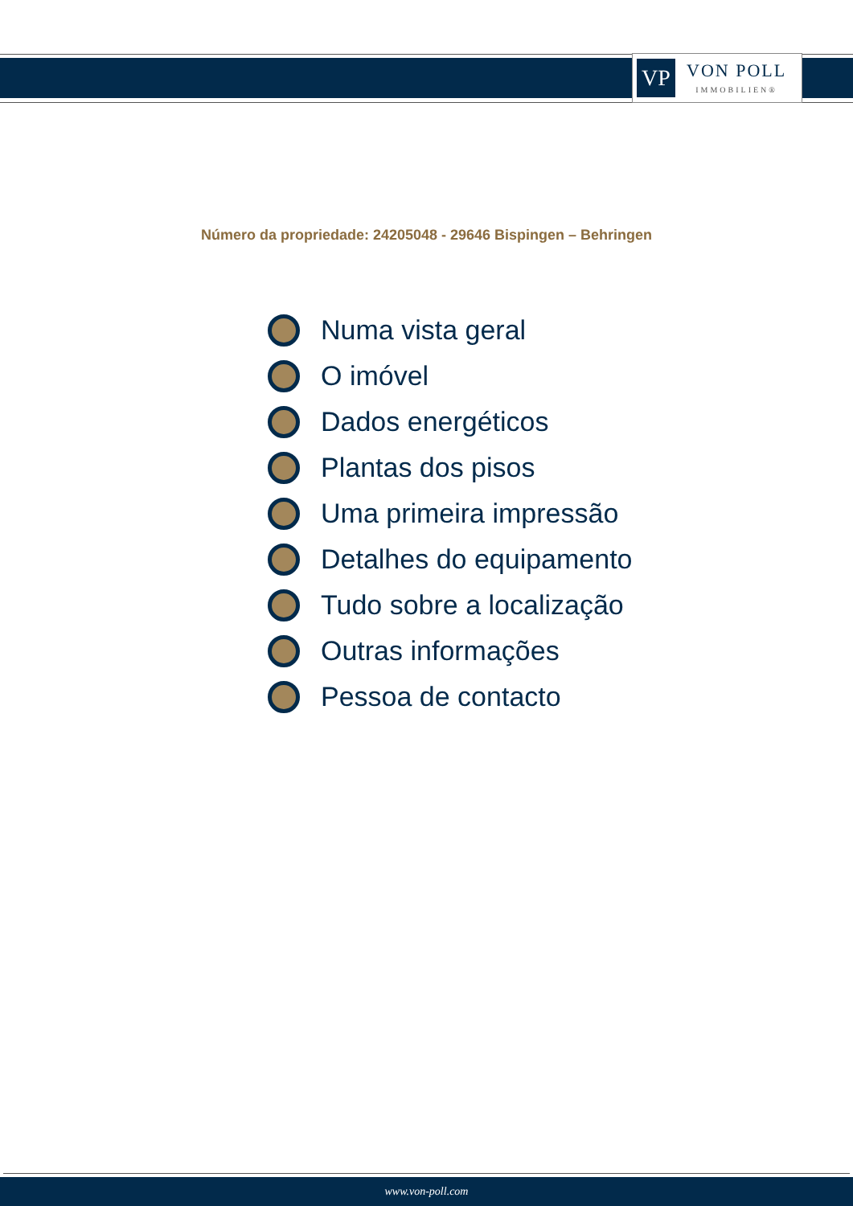VP
VON POLL
IMMOBILIEN®
Número da propriedade: 24205048 - 29646 Bispingen – Behringen
Numa vista geral
O imóvel
Dados energéticos
Plantas dos pisos
Uma primeira impressão
Detalhes do equipamento
Tudo sobre a localização
Outras informações
Pessoa de contacto
www.von-poll.com